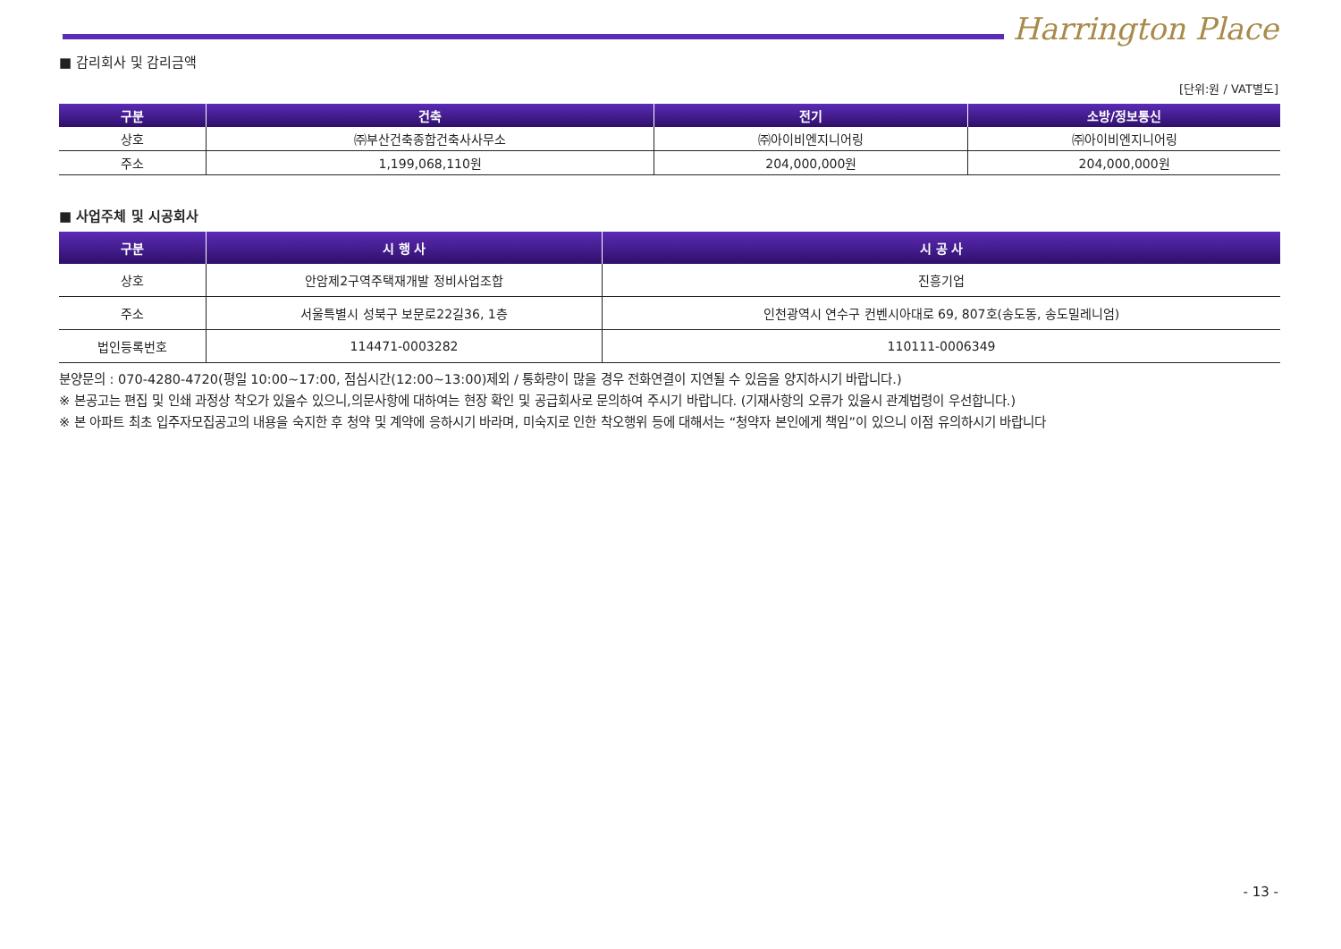Harrington Place
■ 감리회사 및 감리금액
[단위:원 / VAT별도]
| 구분 | 건축 | 전기 | 소방/정보통신 |
| --- | --- | --- | --- |
| 상호 | ㈜부산건축종합건축사사무소 | ㈜아이비엔지니어링 | ㈜아이비엔지니어링 |
| 주소 | 1,199,068,110원 | 204,000,000원 | 204,000,000원 |
■ 사업주체 및 시공회사
| 구분 | 시 행 사 | 시 공 사 |
| --- | --- | --- |
| 상호 | 안암제2구역주택재개발 정비사업조합 | 진흥기업 |
| 주소 | 서울특별시 성북구 보문로22길36, 1층 | 인천광역시 연수구 컨벤시아대로 69, 807호(송도동, 송도밀레니엄) |
| 법인등록번호 | 114471-0003282 | 110111-0006349 |
분양문의 : 070-4280-4720(평일 10:00~17:00, 점심시간(12:00~13:00)제외 / 통화량이 많을 경우 전화연결이 지연될 수 있음을 양지하시기 바랍니다.)
※ 본공고는 편집 및 인쇄 과정상 착오가 있을수 있으니,의문사항에 대하여는 현장 확인 및 공급회사로 문의하여 주시기 바랍니다. (기재사항의 오류가 있을시 관계법령이 우선합니다.)
※ 본 아파트 최초 입주자모집공고의 내용을 숙지한 후 청약 및 계약에 응하시기 바라며, 미숙지로 인한 착오행위 등에 대해서는 “청약자 본인에게 책임”이 있으니 이점 유의하시기 바랍니다
- 13 -